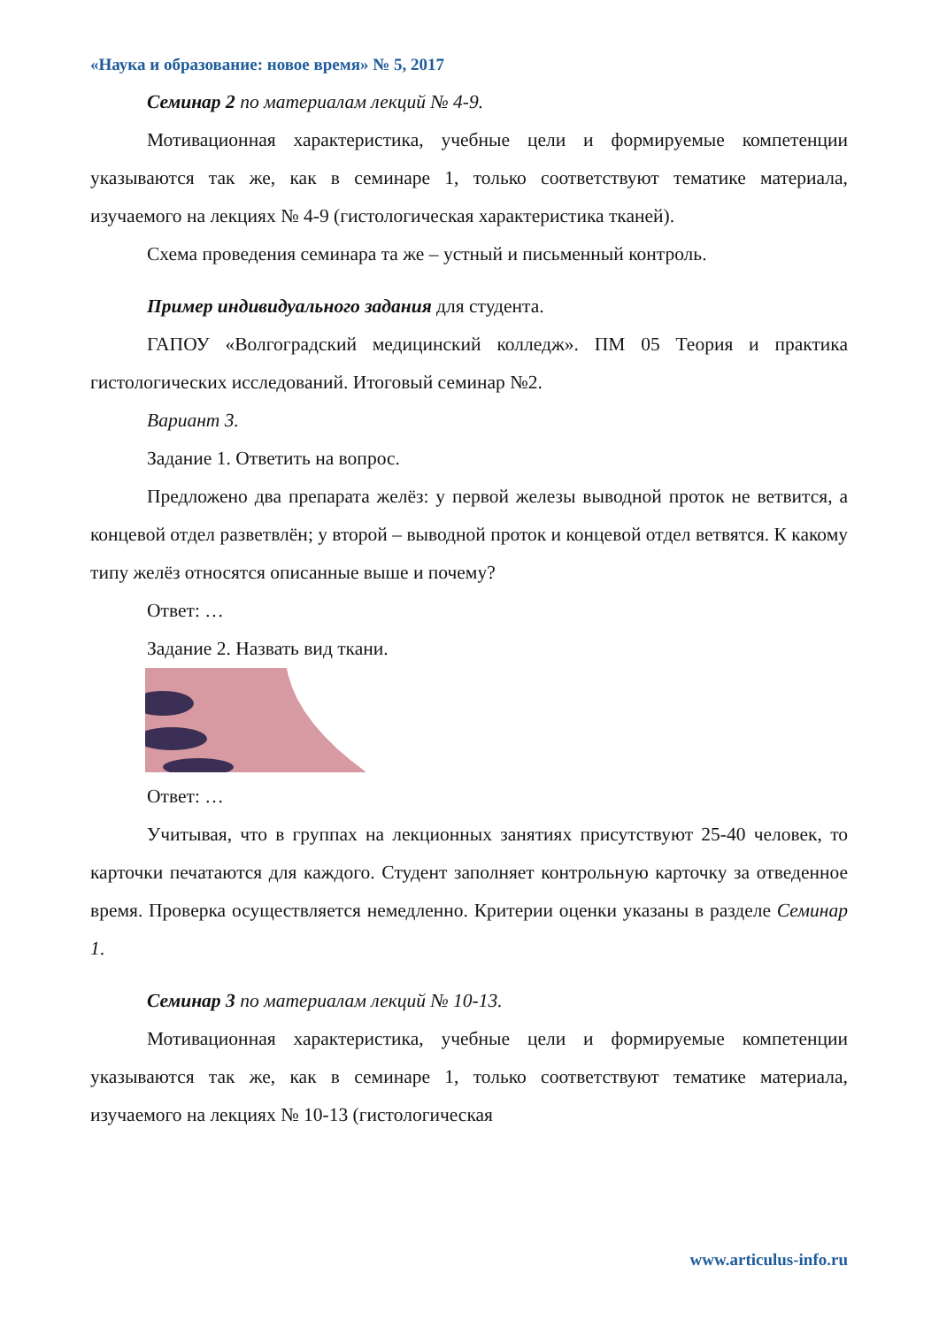«Наука и образование: новое время» № 5, 2017
Семинар 2 по материалам лекций № 4-9.
Мотивационная характеристика, учебные цели и формируемые компетенции указываются так же, как в семинаре 1, только соответствуют тематике материала, изучаемого на лекциях № 4-9 (гистологическая характеристика тканей).
Схема проведения семинара та же – устный и письменный контроль.
Пример индивидуального задания для студента.
ГАПОУ «Волгоградский медицинский колледж». ПМ 05 Теория и практика гистологических исследований. Итоговый семинар №2.
Вариант 3.
Задание 1. Ответить на вопрос.
Предложено два препарата желёз: у первой железы выводной проток не ветвится, а концевой отдел разветвлён; у второй – выводной проток и концевой отдел ветвятся. К какому типу желёз относятся описанные выше и почему?
Ответ: …
Задание 2. Назвать вид ткани.
Ответ: …
Учитывая, что в группах на лекционных занятиях присутствуют 25-40 человек, то карточки печатаются для каждого. Студент заполняет контрольную карточку за отведенное время. Проверка осуществляется немедленно. Критерии оценки указаны в разделе Семинар 1.
Семинар 3 по материалам лекций № 10-13.
Мотивационная характеристика, учебные цели и формируемые компетенции указываются так же, как в семинаре 1, только соответствуют тематике материала, изучаемого на лекциях № 10-13 (гистологическая
www.articulus-info.ru